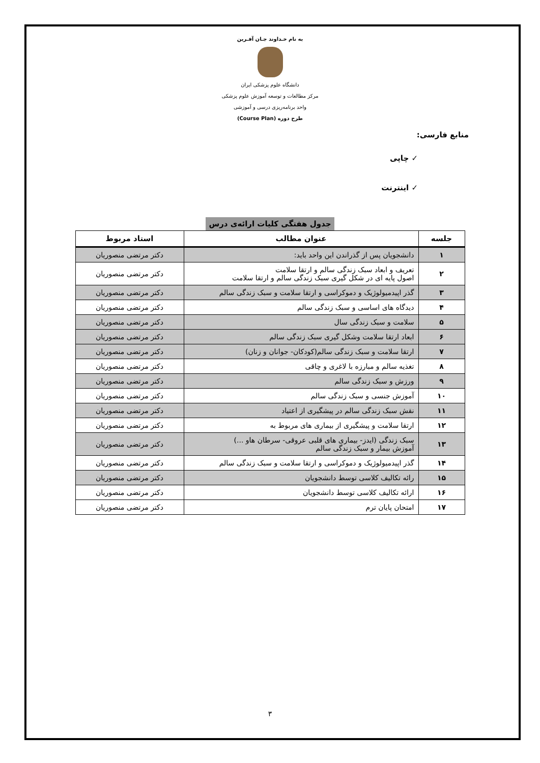به نام خـداوند جـان آفـرین
دانشگاه علوم پزشکی ایران
مرکز مطالعات و توسعه آموزش علوم پزشکی
واحد برنامه‌ریزی درسی و آموزشی
طرح دوره (Course Plan)
منابع فارسی:
✓ چاپی
✓ اینترنت
جدول هفتگی کلیات ارائه‌ی درس
| جلسه | عنوان مطالب | استاد مربوط |
| --- | --- | --- |
| ۱ | دانشجویان پس از گذراندن این واحد باید: | دکتر مرتضی منصوریان |
| ۲ | تعریف و ابعاد سبک زندگی سالم و ارتقا سلامت اصول پایه ای در شکل گیری سبک زندگی سالم و ارتقا سلامت | دکتر مرتضی منصوریان |
| ۳ | گذر اپیدمیولوژیک و دموکراسی و ارتقا سلامت و سبک زندگی سالم | دکتر مرتضی منصوریان |
| ۴ | دیدگاه های اساسی و سبک زندگی سالم | دکتر مرتضی منصوریان |
| ۵ | سلامت و سبک زندگی سال | دکتر مرتضی منصوریان |
| ۶ | ابعاد ارتقا سلامت وشکل گیری سبک زندگی سالم | دکتر مرتضی منصوریان |
| ۷ | ارتقا سلامت و سبک زندگی سالم(کودکان- جوانان و زنان) | دکتر مرتضی منصوریان |
| ۸ | تغذیه سالم و مبارزه با لاغری و چاقی | دکتر مرتضی منصوریان |
| ۹ | ورزش و سبک زندگی سالم | دکتر مرتضی منصوریان |
| ۱۰ | آموزش جنسی و سبک زندگی سالم | دکتر مرتضی منصوریان |
| ۱۱ | نقش سبک زندگی سالم در پیشگیری از اعتیاد | دکتر مرتضی منصوریان |
| ۱۲ | ارتقا سلامت و پیشگیری از بیماری های مربوط به | دکتر مرتضی منصوریان |
| ۱۳ | سبک زندگی (ایدز- بیماری های قلبی عروقی- سرطان هاو ...) آموزش بیمار و سبک زندگی سالم | دکتر مرتضی منصوریان |
| ۱۴ | گذر اپیدمیولوژیک و دموکراسی و ارتقا سلامت و سبک زندگی سالم | دکتر مرتضی منصوریان |
| ۱۵ | رائه تکالیف کلاسی توسط دانشجویان | دکتر مرتضی منصوریان |
| ۱۶ | ارائه تکالیف کلاسی توسط دانشجویان | دکتر مرتضی منصوریان |
| ۱۷ | امتحان پایان ترم | دکتر مرتضی منصوریان |
۳